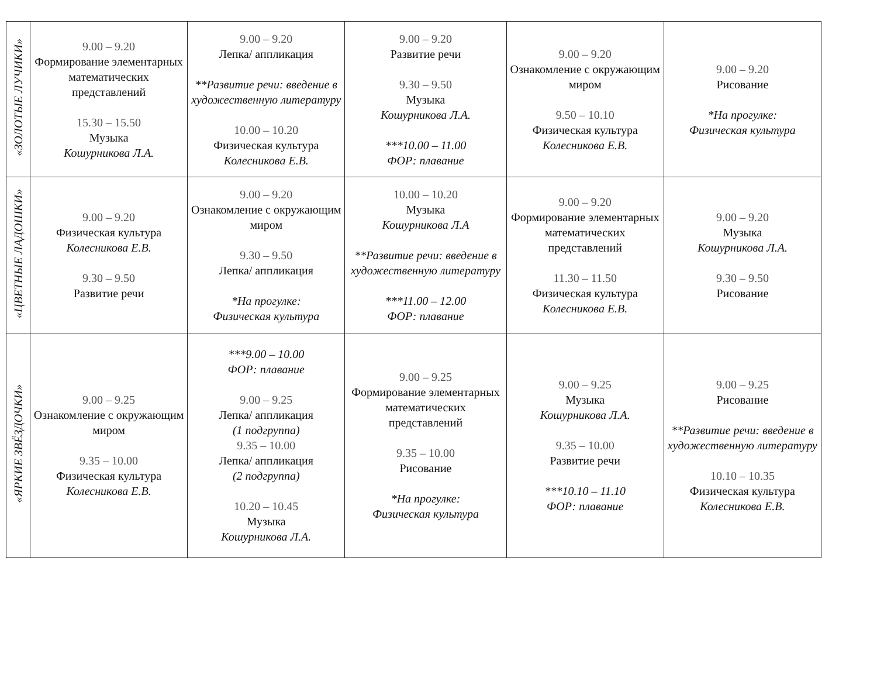| «ЗОЛОТЫЕ ЛУЧИКИ» | 9.00 – 9.20 Формирование элементарных математических представлений 15.30 – 15.50 Музыка Кошурникова Л.А. | 9.00 – 9.20 Лепка/ аппликация **Развитие речи: введение в художественную литературу 10.00 – 10.20 Физическая культура Колесникова Е.В. | 9.00 – 9.20 Развитие речи 9.30 – 9.50 Музыка Кошурникова Л.А. ***10.00 – 11.00 ФОР: плавание | 9.00 – 9.20 Ознакомление с окружающим миром 9.50 – 10.10 Физическая культура Колесникова Е.В. | 9.00 – 9.20 Рисование *На прогулке: Физическая культура |
| «ЦВЕТНЫЕ ЛАДОШКИ» | 9.00 – 9.20 Физическая культура Колесникова Е.В. 9.30 – 9.50 Развитие речи | 9.00 – 9.20 Ознакомление с окружающим миром 9.30 – 9.50 Лепка/ аппликация *На прогулке: Физическая культура | 10.00 – 10.20 Музыка Кошурникова Л.А **Развитие речи: введение в художественную литературу ***11.00 – 12.00 ФОР: плавание | 9.00 – 9.20 Формирование элементарных математических представлений 11.30 – 11.50 Физическая культура Колесникова Е.В. | 9.00 – 9.20 Музыка Кошурникова Л.А. 9.30 – 9.50 Рисование |
| «ЯРКИЕ ЗВЁЗДОЧКИ» | 9.00 – 9.25 Ознакомление с окружающим миром 9.35 – 10.00 Физическая культура Колесникова Е.В. | ***9.00 – 10.00 ФОР: плавание 9.00 – 9.25 Лепка/ аппликация (1 подгруппа) 9.35 – 10.00 Лепка/ аппликация (2 подгруппа) 10.20 – 10.45 Музыка Кошурникова Л.А. | 9.00 – 9.25 Формирование элементарных математических представлений 9.35 – 10.00 Рисование *На прогулке: Физическая культура | 9.00 – 9.25 Музыка Кошурникова Л.А. 9.35 – 10.00 Развитие речи ***10.10 – 11.10 ФОР: плавание | 9.00 – 9.25 Рисование **Развитие речи: введение в художественную литературу 10.10 – 10.35 Физическая культура Колесникова Е.В. |